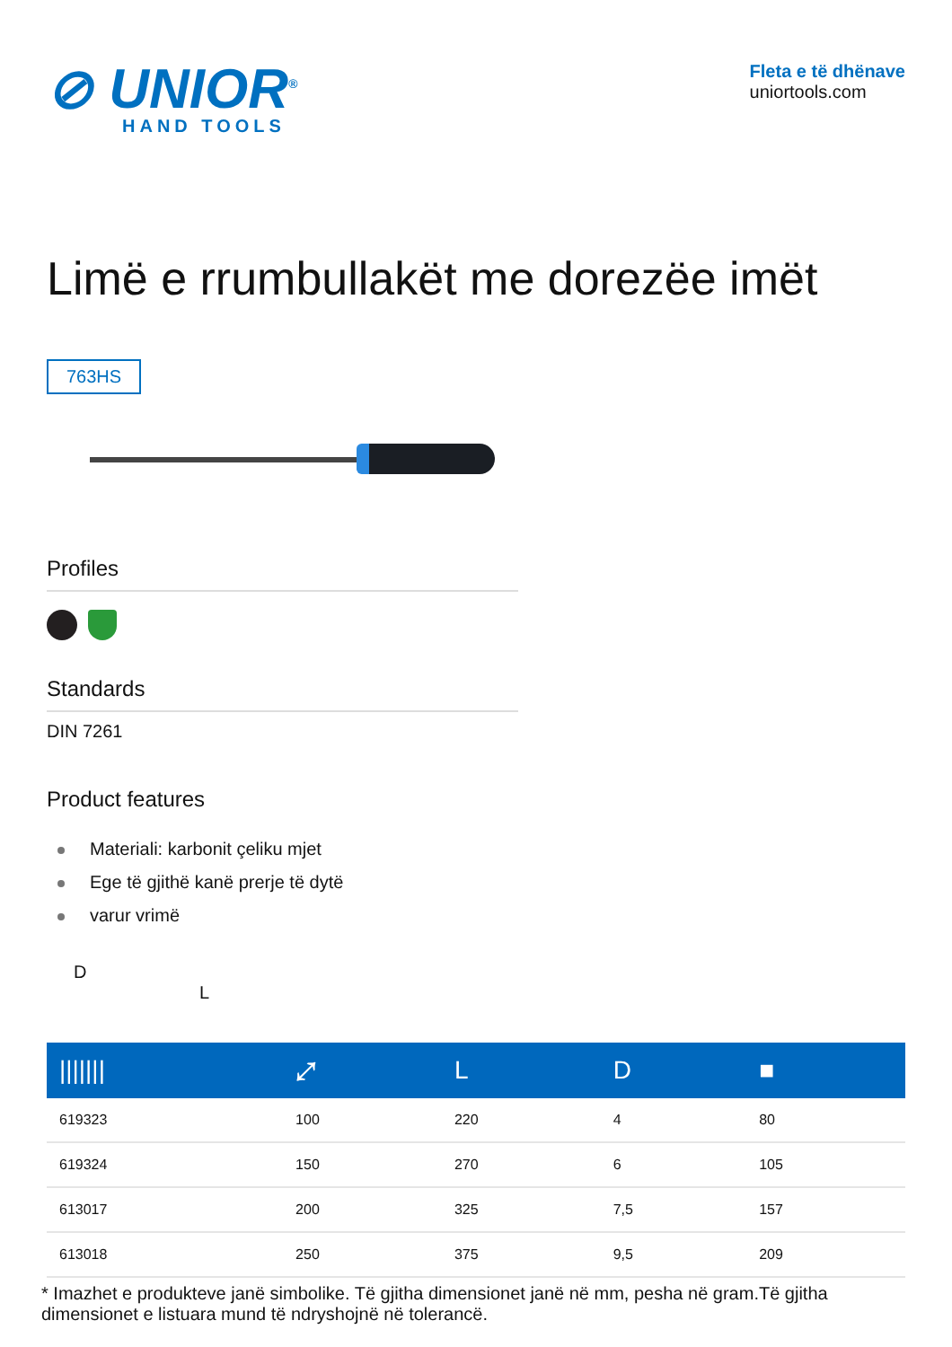⊘ UNIOR<sup>®</sup>
HAND TOOLS
Fleta e të dhënave
uniortools.com
Limë e rrumbullakët me dorezëe imët
763HS
Profiles
Standards
DIN 7261
Product features
Materiali: karbonit çeliku mjet
Ege të gjithë kanë prerje të dytë
varur vrimë
D
L
| /////// | ⤢ | L | D | ■ |
| --- | --- | --- | --- | --- |
| 619323 | 100 | 220 | 4 | 80 |
| 619324 | 150 | 270 | 6 | 105 |
| 613017 | 200 | 325 | 7,5 | 157 |
| 613018 | 250 | 375 | 9,5 | 209 |
* Imazhet e produkteve janë simbolike. Të gjitha dimensionet janë në mm, pesha në gram.Të gjitha dimensionet e listuara mund të ndryshojnë në tolerancë.